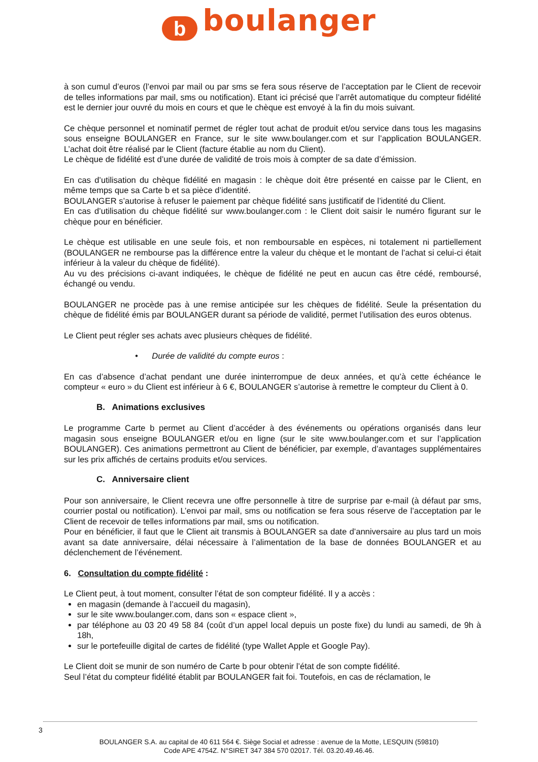bboulanger
à son cumul d’euros (l’envoi par mail ou par sms se fera sous réserve de l’acceptation par le Client de recevoir de telles informations par mail, sms ou notification). Etant ici précisé que l’arrêt automatique du compteur fidélité est le dernier jour ouvré du mois en cours et que le chèque est envoyé à la fin du mois suivant.
Ce chèque personnel et nominatif permet de régler tout achat de produit et/ou service dans tous les magasins sous enseigne BOULANGER en France, sur le site www.boulanger.com et sur l’application BOULANGER. L’achat doit être réalisé par le Client (facture établie au nom du Client).
Le chèque de fidélité est d’une durée de validité de trois mois à compter de sa date d’émission.
En cas d’utilisation du chèque fidélité en magasin : le chèque doit être présenté en caisse par le Client, en même temps que sa Carte b et sa pièce d’identité.
BOULANGER s’autorise à refuser le paiement par chèque fidélité sans justificatif de l’identité du Client.
En cas d’utilisation du chèque fidélité sur www.boulanger.com : le Client doit saisir le numéro figurant sur le chèque pour en bénéficier.
Le chèque est utilisable en une seule fois, et non remboursable en espèces, ni totalement ni partiellement (BOULANGER ne rembourse pas la différence entre la valeur du chèque et le montant de l’achat si celui-ci était inférieur à la valeur du chèque de fidélité).
Au vu des précisions ci-avant indiquées, le chèque de fidélité ne peut en aucun cas être cédé, remboursé, échangé ou vendu.
BOULANGER ne procède pas à une remise anticipée sur les chèques de fidélité. Seule la présentation du chèque de fidélité émis par BOULANGER durant sa période de validité, permet l’utilisation des euros obtenus.
Le Client peut régler ses achats avec plusieurs chèques de fidélité.
• Durée de validité du compte euros :
En cas d’absence d’achat pendant une durée ininterrompue de deux années, et qu’à cette échéance le compteur « euro » du Client est inférieur à 6 €, BOULANGER s’autorise à remettre le compteur du Client à 0.
B. Animations exclusives
Le programme Carte b permet au Client d’accéder à des événements ou opérations organisés dans leur magasin sous enseigne BOULANGER et/ou en ligne (sur le site www.boulanger.com et sur l’application BOULANGER). Ces animations permettront au Client de bénéficier, par exemple, d’avantages supplémentaires sur les prix affichés de certains produits et/ou services.
C. Anniversaire client
Pour son anniversaire, le Client recevra une offre personnelle à titre de surprise par e-mail (à défaut par sms, courrier postal ou notification). L’envoi par mail, sms ou notification se fera sous réserve de l’acceptation par le Client de recevoir de telles informations par mail, sms ou notification.
Pour en bénéficier, il faut que le Client ait transmis à BOULANGER sa date d’anniversaire au plus tard un mois avant sa date anniversaire, délai nécessaire à l’alimentation de la base de données BOULANGER et au déclenchement de l’événement.
6. Consultation du compte fidélité :
Le Client peut, à tout moment, consulter l’état de son compteur fidélité. Il y a accès :
en magasin (demande à l’accueil du magasin),
sur le site www.boulanger.com, dans son « espace client »,
par téléphone au 03 20 49 58 84 (coût d’un appel local depuis un poste fixe) du lundi au samedi, de 9h à 18h,
sur le portefeuille digital de cartes de fidélité (type Wallet Apple et Google Pay).
Le Client doit se munir de son numéro de Carte b pour obtenir l’état de son compte fidélité.
Seul l’état du compteur fidélité établit par BOULANGER fait foi. Toutefois, en cas de réclamation, le
3
BOULANGER S.A. au capital de 40 611 564 €. Siège Social et adresse : avenue de la Motte, LESQUIN (59810)
Code APE 4754Z. N°SIRET 347 384 570 02017. Tél. 03.20.49.46.46.